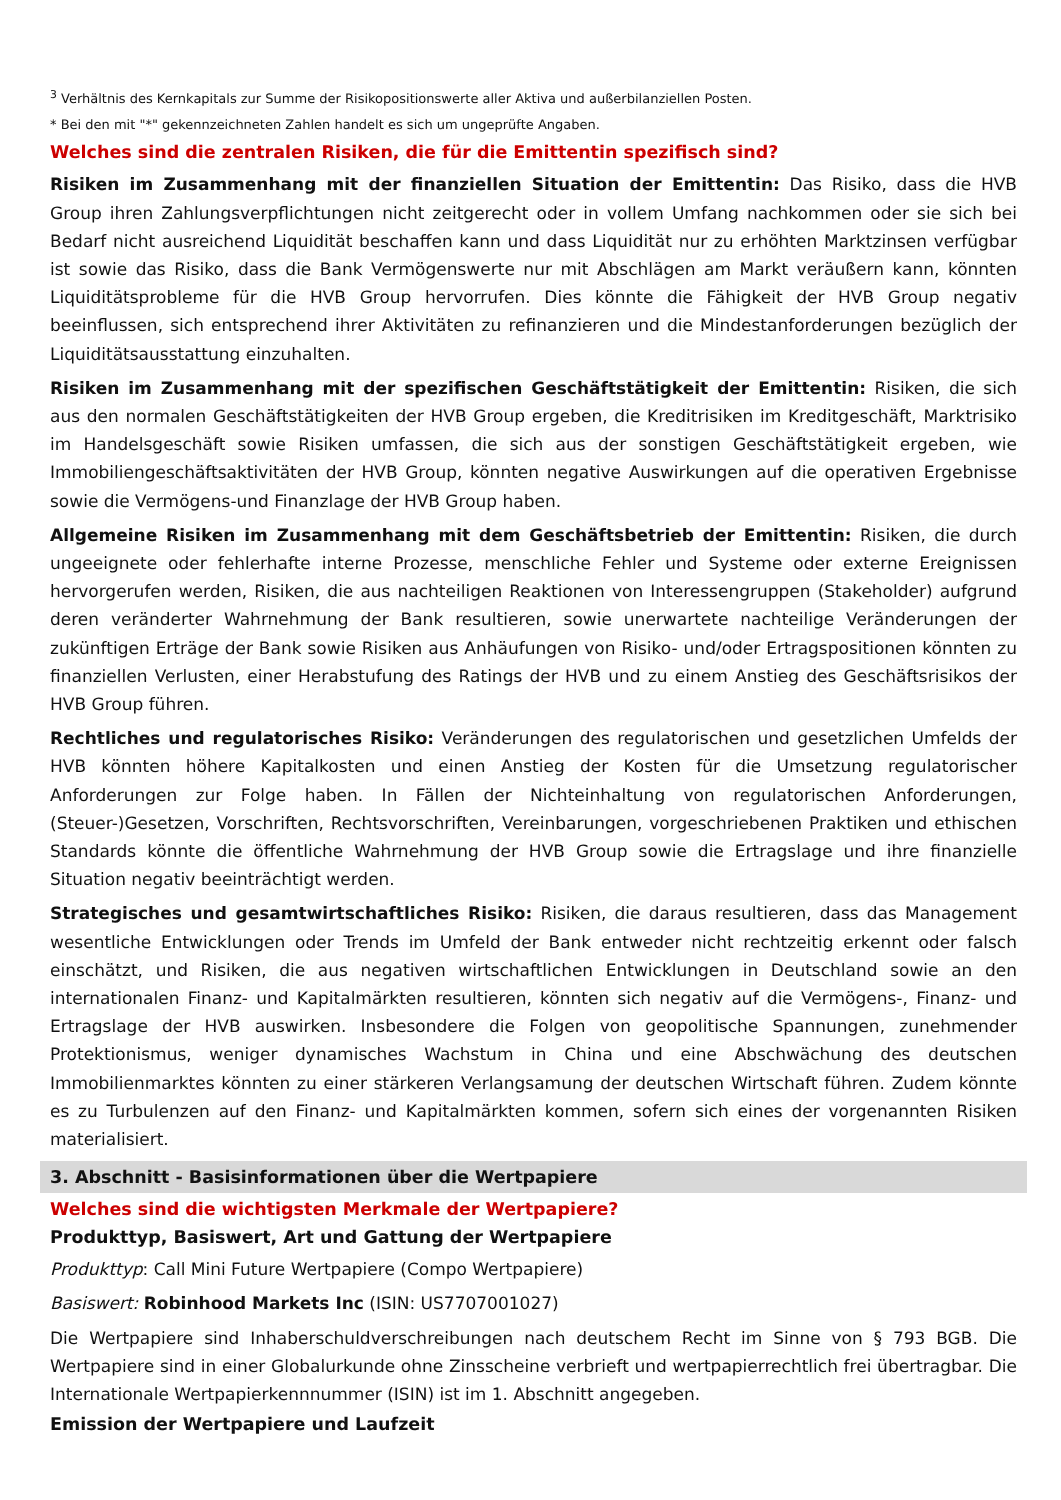<sup>3</sup> Verhältnis des Kernkapitals zur Summe der Risikopositionswerte aller Aktiva und außerbilanziellen Posten.
* Bei den mit "*" gekennzeichneten Zahlen handelt es sich um ungeprüfte Angaben.
Welches sind die zentralen Risiken, die für die Emittentin spezifisch sind?
Risiken im Zusammenhang mit der finanziellen Situation der Emittentin: Das Risiko, dass die HVB Group ihren Zahlungsverpflichtungen nicht zeitgerecht oder in vollem Umfang nachkommen oder sie sich bei Bedarf nicht ausreichend Liquidität beschaffen kann und dass Liquidität nur zu erhöhten Marktzinsen verfügbar ist sowie das Risiko, dass die Bank Vermögenswerte nur mit Abschlägen am Markt veräußern kann, könnten Liquiditätsprobleme für die HVB Group hervorrufen. Dies könnte die Fähigkeit der HVB Group negativ beeinflussen, sich entsprechend ihrer Aktivitäten zu refinanzieren und die Mindestanforderungen bezüglich der Liquiditätsausstattung einzuhalten.
Risiken im Zusammenhang mit der spezifischen Geschäftstätigkeit der Emittentin: Risiken, die sich aus den normalen Geschäftstätigkeiten der HVB Group ergeben, die Kreditrisiken im Kreditgeschäft, Marktrisiko im Handelsgeschäft sowie Risiken umfassen, die sich aus der sonstigen Geschäftstätigkeit ergeben, wie Immobiliengeschäftsaktivitäten der HVB Group, könnten negative Auswirkungen auf die operativen Ergebnisse sowie die Vermögens-und Finanzlage der HVB Group haben.
Allgemeine Risiken im Zusammenhang mit dem Geschäftsbetrieb der Emittentin: Risiken, die durch ungeeignete oder fehlerhafte interne Prozesse, menschliche Fehler und Systeme oder externe Ereignissen hervorgerufen werden, Risiken, die aus nachteiligen Reaktionen von Interessengruppen (Stakeholder) aufgrund deren veränderter Wahrnehmung der Bank resultieren, sowie unerwartete nachteilige Veränderungen der zukünftigen Erträge der Bank sowie Risiken aus Anhäufungen von Risiko- und/oder Ertragspositionen könnten zu finanziellen Verlusten, einer Herabstufung des Ratings der HVB und zu einem Anstieg des Geschäftsrisikos der HVB Group führen.
Rechtliches und regulatorisches Risiko: Veränderungen des regulatorischen und gesetzlichen Umfelds der HVB könnten höhere Kapitalkosten und einen Anstieg der Kosten für die Umsetzung regulatorischer Anforderungen zur Folge haben. In Fällen der Nichteinhaltung von regulatorischen Anforderungen, (Steuer-)Gesetzen, Vorschriften, Rechtsvorschriften, Vereinbarungen, vorgeschriebenen Praktiken und ethischen Standards könnte die öffentliche Wahrnehmung der HVB Group sowie die Ertragslage und ihre finanzielle Situation negativ beeinträchtigt werden.
Strategisches und gesamtwirtschaftliches Risiko: Risiken, die daraus resultieren, dass das Management wesentliche Entwicklungen oder Trends im Umfeld der Bank entweder nicht rechtzeitig erkennt oder falsch einschätzt, und Risiken, die aus negativen wirtschaftlichen Entwicklungen in Deutschland sowie an den internationalen Finanz- und Kapitalmärkten resultieren, könnten sich negativ auf die Vermögens-, Finanz- und Ertragslage der HVB auswirken. Insbesondere die Folgen von geopolitische Spannungen, zunehmender Protektionismus, weniger dynamisches Wachstum in China und eine Abschwächung des deutschen Immobilienmarktes könnten zu einer stärkeren Verlangsamung der deutschen Wirtschaft führen. Zudem könnte es zu Turbulenzen auf den Finanz- und Kapitalmärkten kommen, sofern sich eines der vorgenannten Risiken materialisiert.
3. Abschnitt - Basisinformationen über die Wertpapiere
Welches sind die wichtigsten Merkmale der Wertpapiere?
Produkttyp, Basiswert, Art und Gattung der Wertpapiere
Produkttyp: Call Mini Future Wertpapiere (Compo Wertpapiere)
Basiswert: Robinhood Markets Inc (ISIN: US7707001027)
Die Wertpapiere sind Inhaberschuldverschreibungen nach deutschem Recht im Sinne von § 793 BGB. Die Wertpapiere sind in einer Globalurkunde ohne Zinsscheine verbrieft und wertpapierrechtlich frei übertragbar. Die Internationale Wertpapierkennnummer (ISIN) ist im 1. Abschnitt angegeben.
Emission der Wertpapiere und Laufzeit